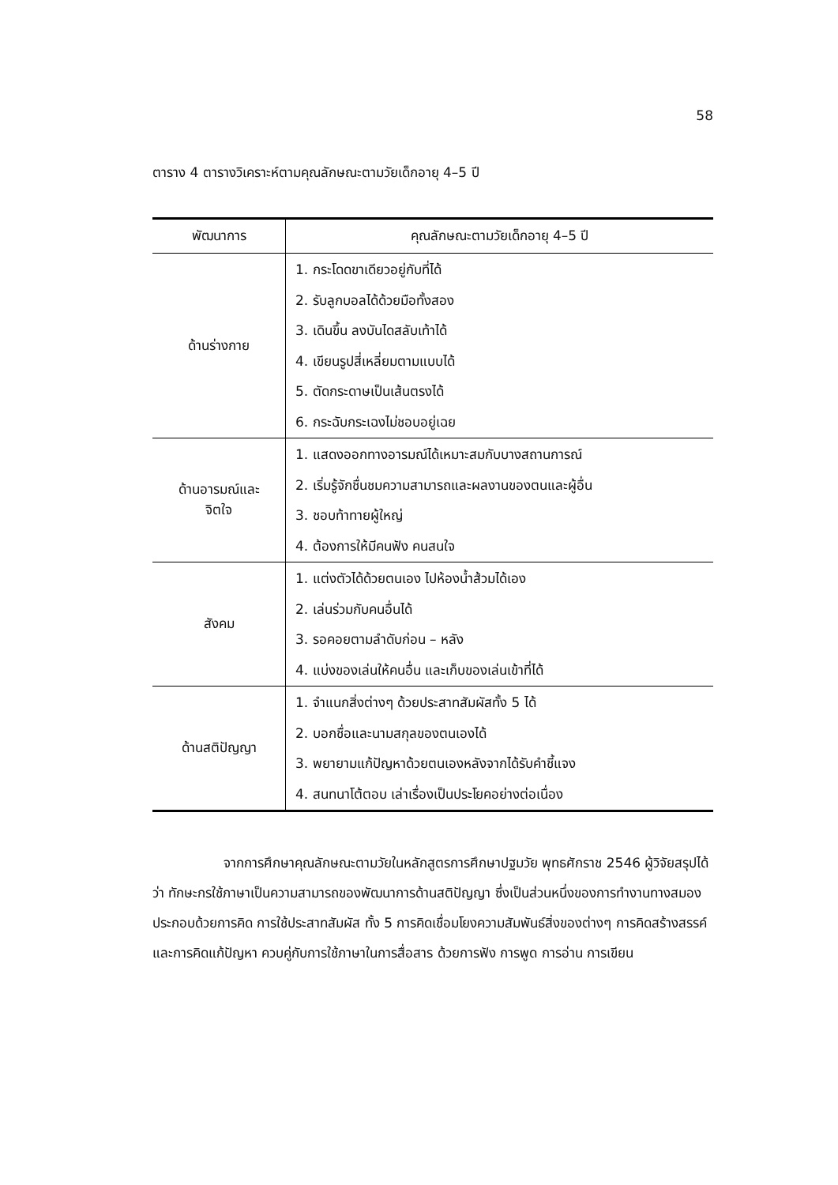58
ตาราง 4 ตารางวิเคราะห์ตามคุณลักษณะตามวัยเด็กอายุ 4–5 ปี
| พัฒนาการ | คุณลักษณะตามวัยเด็กอายุ 4–5 ปี |
| --- | --- |
| ด้านร่างกาย | 1. กระโดดขาเดียวอยู่กับที่ได้ 2. รับลูกบอลได้ด้วยมือทั้งสอง 3. เดินขึ้น ลงบันไดสลับเท้าได้ 4. เขียนรูปสี่เหลี่ยมตามแบบได้ 5. ตัดกระดาษเป็นเส้นตรงได้ 6. กระฉับกระเฉงไม่ชอบอยู่เฉย |
| ด้านอารมณ์และ จิตใจ | 1. แสดงออกทางอารมณ์ได้เหมาะสมกับบางสถานการณ์ 2. เริ่มรู้จักชื่นชมความสามารถและผลงานของตนและผู้อื่น 3. ชอบท้าทายผู้ใหญ่ 4. ต้องการให้มีคนฟัง คนสนใจ |
| สังคม | 1. แต่งตัวได้ด้วยตนเอง ไปห้องน้ำส้วมได้เอง 2. เล่นร่วมกับคนอื่นได้ 3. รอคอยตามลำดับก่อน – หลัง 4. แบ่งของเล่นให้คนอื่น และเก็บของเล่นเข้าที่ได้ |
| ด้านสติปัญญา | 1. จำแนกสิ่งต่างๆ ด้วยประสาทสัมผัสทั้ง 5 ได้ 2. บอกชื่อและนามสกุลของตนเองได้ 3. พยายามแก้ปัญหาด้วยตนเองหลังจากได้รับคำชี้แจง 4. สนทนาโต้ตอบ เล่าเรื่องเป็นประโยคอย่างต่อเนื่อง |
จากการศึกษาคุณลักษณะตามวัยในหลักสูตรการศึกษาปฐมวัย พุทธศักราช 2546 ผู้วิจัยสรุปได้ว่า ทักษะกรใช้ภาษาเป็นความสามารถของพัฒนาการด้านสติปัญญา ซึ่งเป็นส่วนหนึ่งของการทำงานทางสมอง ประกอบด้วยการคิด การใช้ประสาทสัมผัส ทั้ง 5 การคิดเชื่อมโยงความสัมพันธ์สิ่งของต่างๆ การคิดสร้างสรรค์ และการคิดแก้ปัญหา ควบคู่กับการใช้ภาษาในการสื่อสาร ด้วยการฟัง การพูด การอ่าน การเขียน